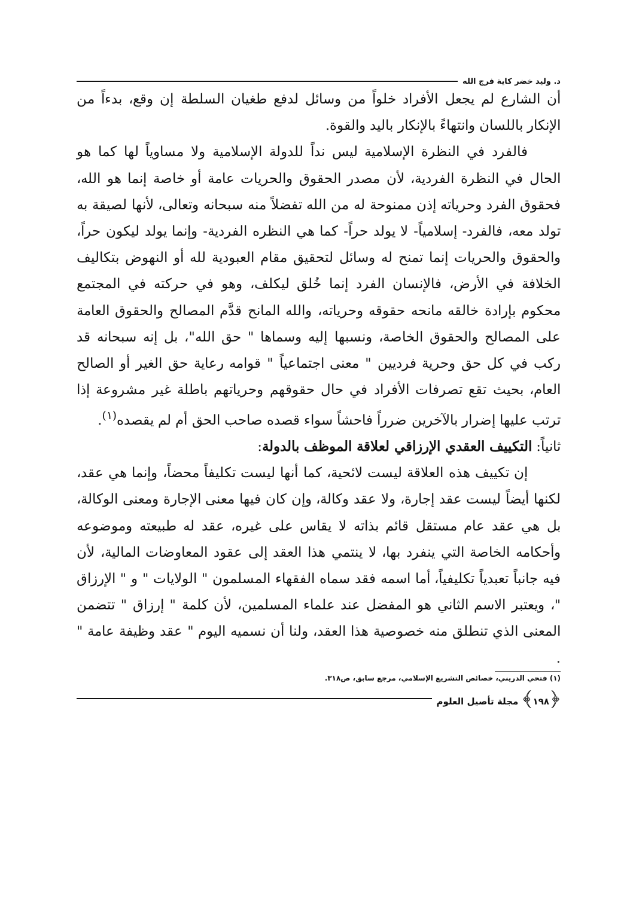د. وليد خضر كاية فرج الله
أن الشارع لم يجعل الأفراد خلواً من وسائل لدفع طغيان السلطة إن وقع، بدءاً من الإنكار باللسان وانتهاءً بالإنكار باليد والقوة.
فالفرد في النظرة الإسلامية ليس نداً للدولة الإسلامية ولا مساوياً لها كما هو الحال في النظرة الفردية، لأن مصدر الحقوق والحريات عامة أو خاصة إنما هو الله، فحقوق الفرد وحرياته إذن ممنوحة له من الله تفضلاً منه سبحانه وتعالى، لأنها لصيقة به تولد معه، فالفرد- إسلامياً- لا يولد حراً- كما هي النظره الفردية- وإنما يولد ليكون حراً، والحقوق والحريات إنما تمنح له وسائل لتحقيق مقام العبودية لله أو النهوض بتكاليف الخلافة في الأرض، فالإنسان الفرد إنما خُلق ليكلف، وهو في حركته في المجتمع محكوم بإرادة خالقه مانحه حقوقه وحرياته، والله المانح قدَّم المصالح والحقوق العامة على المصالح والحقوق الخاصة، ونسبها إليه وسماها " حق الله"، بل إنه سبحانه قد ركب في كل حق وحرية فرديين " معنى اجتماعياً " قوامه رعاية حق الغير أو الصالح العام، بحيث تقع تصرفات الأفراد في حال حقوقهم وحرياتهم باطلة غير مشروعة إذا ترتب عليها إضرار بالآخرين ضرراً فاحشاً سواء قصده صاحب الحق أم لم يقصده<sup>(١)</sup>.
ثانياً: التكييف العقدي الإرزاقي لعلاقة الموظف بالدولة:
إن تكييف هذه العلاقة ليست لائحية، كما أنها ليست تكليفاً محضاً، وإنما هي عقد، لكنها أيضاً ليست عقد إجارة، ولا عقد وكالة، وإن كان فيها معنى الإجارة ومعنى الوكالة، بل هي عقد عام مستقل قائم بذاته لا يقاس على غيره، عقد له طبيعته وموضوعه وأحكامه الخاصة التي ينفرد بها، لا ينتمي هذا العقد إلى عقود المعاوضات المالية، لأن فيه جانباً تعبدياً تكليفياً، أما اسمه فقد سماه الفقهاء المسلمون " الولايات " و " الإرزاق "، ويعتبر الاسم الثاني هو المفضل عند علماء المسلمين، لأن كلمة " إرزاق " تتضمن المعنى الذي تنطلق منه خصوصية هذا العقد، ولنا أن نسميه اليوم " عقد وظيفة عامة " .
(١) فتحي الدريني، خصائص التشريع الإسلامي، مرجع سابق، ص٣١٨.
﴿١٩٨﴾ مجلة تأصيل العلوم